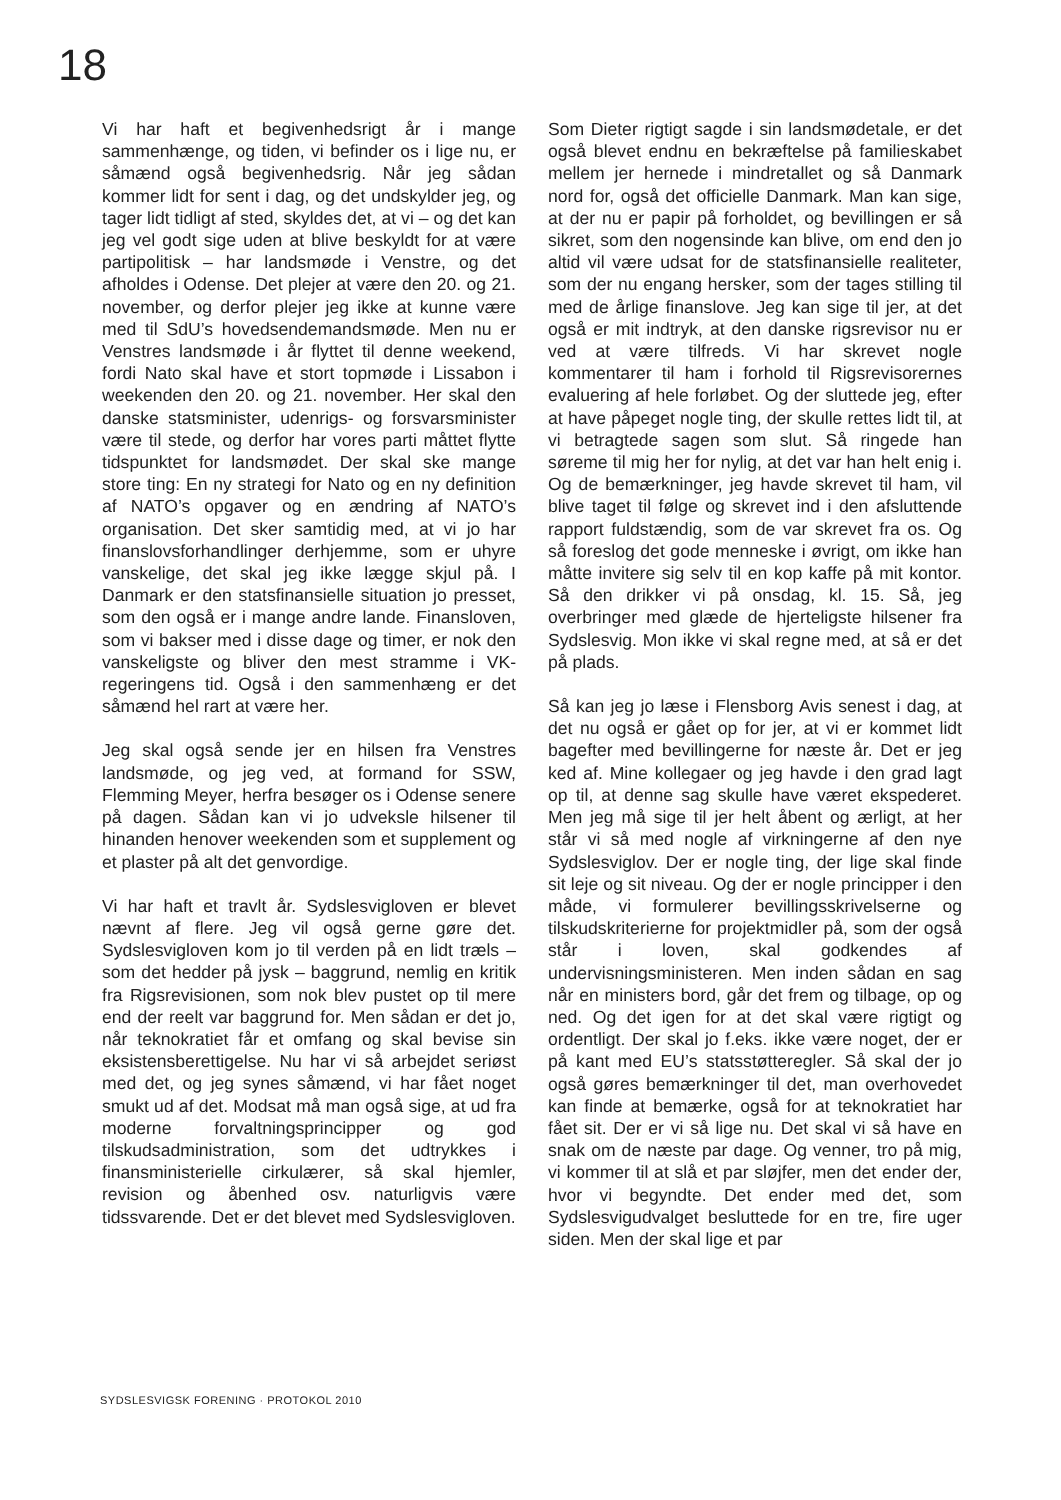18
Vi har haft et begivenhedsrigt år i mange sammenhænge, og tiden, vi befinder os i lige nu, er såmænd også begivenhedsrig. Når jeg sådan kommer lidt for sent i dag, og det undskylder jeg, og tager lidt tidligt af sted, skyldes det, at vi – og det kan jeg vel godt sige uden at blive beskyldt for at være partipolitisk – har landsmøde i Venstre, og det afholdes i Odense. Det plejer at være den 20. og 21. november, og derfor plejer jeg ikke at kunne være med til SdU’s hovedsendemandsmøde. Men nu er Venstres landsmøde i år flyttet til denne weekend, fordi Nato skal have et stort topmøde i Lissabon i weekenden den 20. og 21. november. Her skal den danske statsminister, udenrigs- og forsvarsminister være til stede, og derfor har vores parti måttet flytte tidspunktet for landsmødet. Der skal ske mange store ting: En ny strategi for Nato og en ny definition af NATO’s opgaver og en ændring af NATO’s organisation. Det sker samtidig med, at vi jo har finanslovsforhandlinger derhjemme, som er uhyre vanskelige, det skal jeg ikke lægge skjul på. I Danmark er den statsfinansielle situation jo presset, som den også er i mange andre lande. Finansloven, som vi bakser med i disse dage og timer, er nok den vanskeligste og bliver den mest stramme i VK-regeringens tid. Også i den sammenhæng er det såmænd hel rart at være her.
Jeg skal også sende jer en hilsen fra Venstres landsmøde, og jeg ved, at formand for SSW, Flemming Meyer, herfra besøger os i Odense senere på dagen. Sådan kan vi jo udveksle hilsener til hinanden henover weekenden som et supplement og et plaster på alt det genvordige.
Vi har haft et travlt år. Sydslesvigloven er blevet nævnt af flere. Jeg vil også gerne gøre det. Sydslesvigloven kom jo til verden på en lidt træls – som det hedder på jysk – baggrund, nemlig en kritik fra Rigsrevisionen, som nok blev pustet op til mere end der reelt var baggrund for. Men sådan er det jo, når teknokratiet får et omfang og skal bevise sin eksistensberettigelse. Nu har vi så arbejdet seriøst med det, og jeg synes såmænd, vi har fået noget smukt ud af det. Modsat må man også sige, at ud fra moderne forvaltningsprincipper og god tilskudsadministration, som det udtrykkes i finansministerielle cirkulærer, så skal hjemler, revision og åbenhed osv. naturligvis være tidssvarende. Det er det blevet med Sydslesvigloven.
Som Dieter rigtigt sagde i sin landsmødetale, er det også blevet endnu en bekræftelse på familieskabet mellem jer hernede i mindretallet og så Danmark nord for, også det officielle Danmark. Man kan sige, at der nu er papir på forholdet, og bevillingen er så sikret, som den nogensinde kan blive, om end den jo altid vil være udsat for de statsfinansielle realiteter, som der nu engang hersker, som der tages stilling til med de årlige finanslove. Jeg kan sige til jer, at det også er mit indtryk, at den danske rigsrevisor nu er ved at være tilfreds. Vi har skrevet nogle kommentarer til ham i forhold til Rigsrevisorernes evaluering af hele forløbet. Og der sluttede jeg, efter at have påpeget nogle ting, der skulle rettes lidt til, at vi betragtede sagen som slut. Så ringede han søreme til mig her for nylig, at det var han helt enig i. Og de bemærkninger, jeg havde skrevet til ham, vil blive taget til følge og skrevet ind i den afsluttende rapport fuldstændig, som de var skrevet fra os. Og så foreslog det gode menneske i øvrigt, om ikke han måtte invitere sig selv til en kop kaffe på mit kontor. Så den drikker vi på onsdag, kl. 15. Så, jeg overbringer med glæde de hjerteligste hilsener fra Sydslesvig. Mon ikke vi skal regne med, at så er det på plads.
Så kan jeg jo læse i Flensborg Avis senest i dag, at det nu også er gået op for jer, at vi er kommet lidt bagefter med bevillingerne for næste år. Det er jeg ked af. Mine kollegaer og jeg havde i den grad lagt op til, at denne sag skulle have været ekspederet. Men jeg må sige til jer helt åbent og ærligt, at her står vi så med nogle af virkningerne af den nye Sydslesviglov. Der er nogle ting, der lige skal finde sit leje og sit niveau. Og der er nogle principper i den måde, vi formulerer bevillingsskrivelserne og tilskudskriterierne for projektmidler på, som der også står i loven, skal godkendes af undervisningsministeren. Men inden sådan en sag når en ministers bord, går det frem og tilbage, op og ned. Og det igen for at det skal være rigtigt og ordentligt. Der skal jo f.eks. ikke være noget, der er på kant med EU’s statsstøtteregler. Så skal der jo også gøres bemærkninger til det, man overhovedet kan finde at bemærke, også for at teknokratiet har fået sit. Der er vi så lige nu. Det skal vi så have en snak om de næste par dage. Og venner, tro på mig, vi kommer til at slå et par sløjfer, men det ender der, hvor vi begyndte. Det ender med det, som Sydslesvigudvalget besluttede for en tre, fire uger siden. Men der skal lige et par
SYDSLESVIGSK FORENING · PROTOKOL 2010